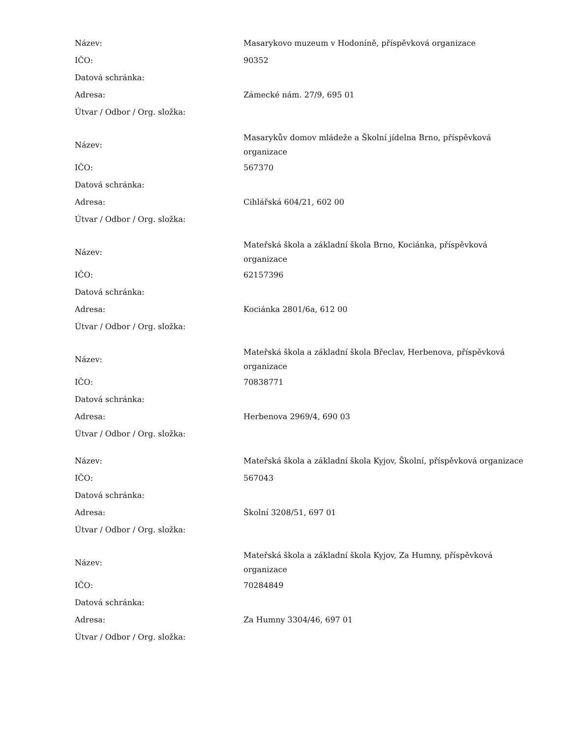| Název: | Masarykovo muzeum v Hodoníně, příspěvková organizace |
| IČO: | 90352 |
| Datová schránka: | |
| Adresa: | Zámecké nám. 27/9, 695 01 |
| Útvar / Odbor / Org. složka: | |
| Název: | Masarykův domov mládeže a Školní jídelna Brno, příspěvková organizace |
| IČO: | 567370 |
| Datová schránka: | |
| Adresa: | Cihlářská 604/21, 602 00 |
| Útvar / Odbor / Org. složka: | |
| Název: | Mateřská škola a základní škola Brno, Kociánka, příspěvková organizace |
| IČO: | 62157396 |
| Datová schránka: | |
| Adresa: | Kociánka 2801/6a, 612 00 |
| Útvar / Odbor / Org. složka: | |
| Název: | Mateřská škola a základní škola Břeclav, Herbenova, příspěvková organizace |
| IČO: | 70838771 |
| Datová schránka: | |
| Adresa: | Herbenova 2969/4, 690 03 |
| Útvar / Odbor / Org. složka: | |
| Název: | Mateřská škola a základní škola Kyjov, Školní, příspěvková organizace |
| IČO: | 567043 |
| Datová schránka: | |
| Adresa: | Školní 3208/51, 697 01 |
| Útvar / Odbor / Org. složka: | |
| Název: | Mateřská škola a základní škola Kyjov, Za Humny, příspěvková organizace |
| IČO: | 70284849 |
| Datová schránka: | |
| Adresa: | Za Humny 3304/46, 697 01 |
| Útvar / Odbor / Org. složka: | |